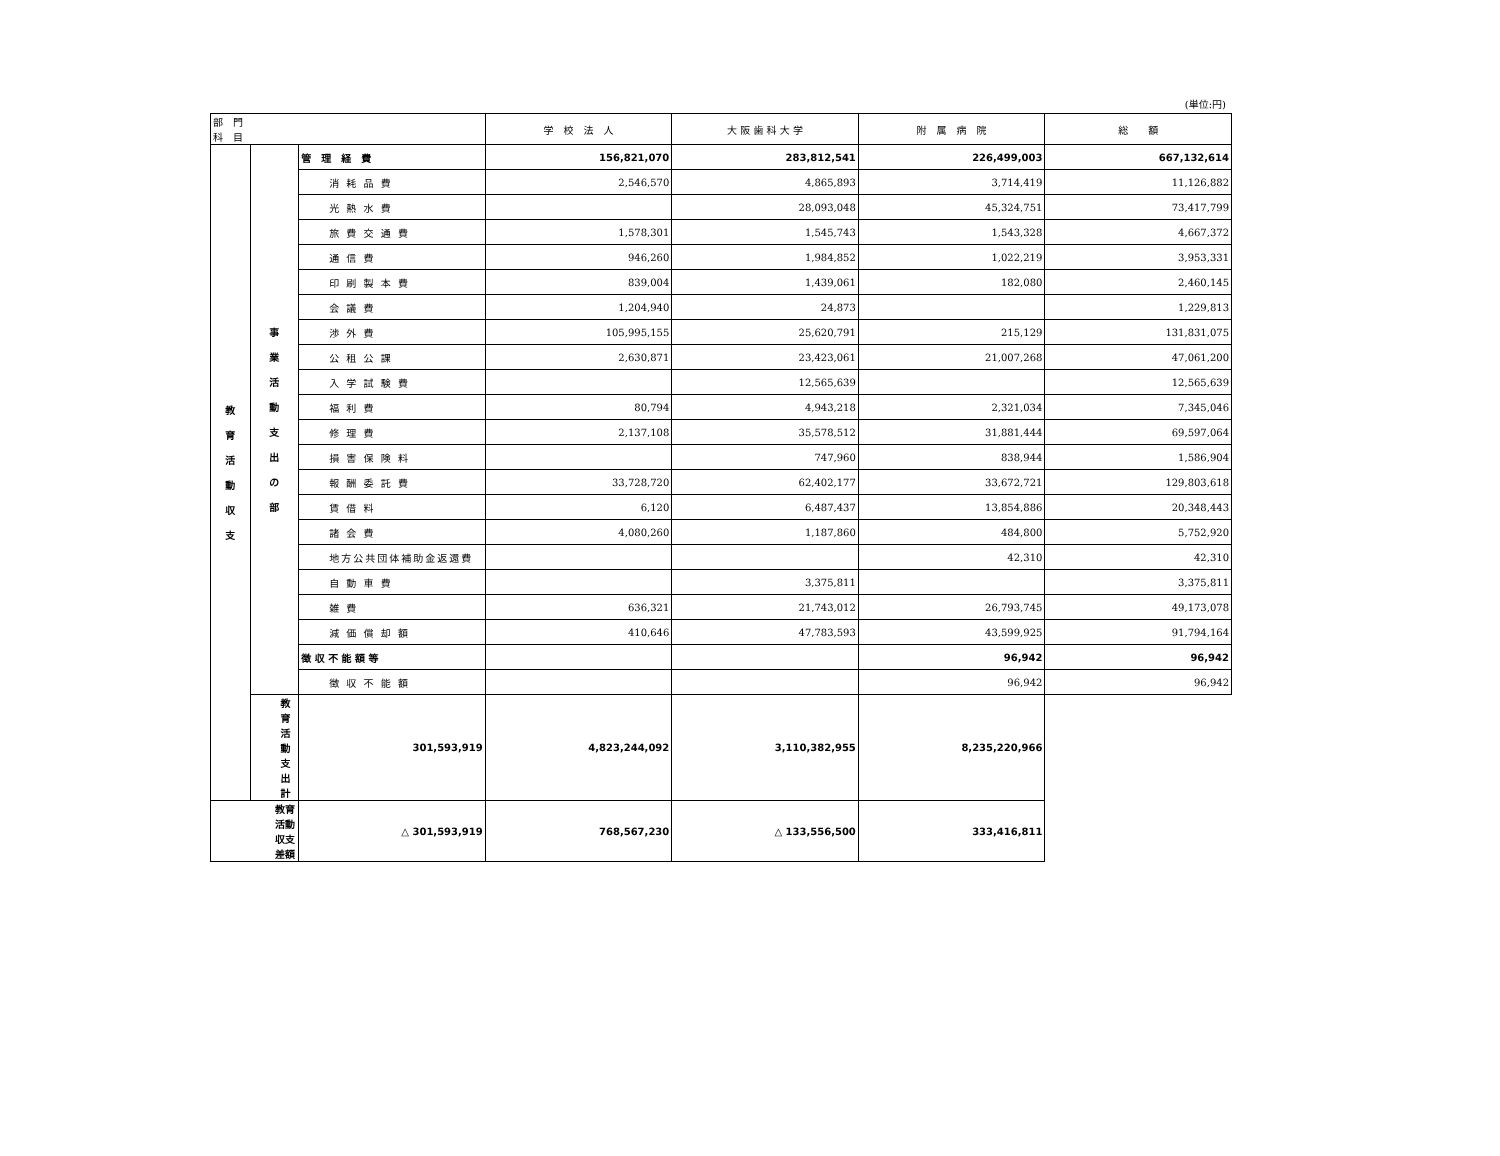(単位:円)
| 部 門 科 目 | | | 学 校 法 人 | 大 阪 歯 科 大 学 | 附 属 病 院 | 総 額 |
| --- | --- | --- | --- | --- | --- | --- |
| 教 育 活 動 収 支 | 事 業 活 動 支 出 の 部 | 管 理 経 費 | 156,821,070 | 283,812,541 | 226,499,003 | 667,132,614 |
| | | 消 耗 品 費 | 2,546,570 | 4,865,893 | 3,714,419 | 11,126,882 |
| | | 光 熱 水 費 | | 28,093,048 | 45,324,751 | 73,417,799 |
| | | 旅 費 交 通 費 | 1,578,301 | 1,545,743 | 1,543,328 | 4,667,372 |
| | | 通 信 費 | 946,260 | 1,984,852 | 1,022,219 | 3,953,331 |
| | | 印 刷 製 本 費 | 839,004 | 1,439,061 | 182,080 | 2,460,145 |
| | | 会 議 費 | 1,204,940 | 24,873 | | 1,229,813 |
| | | 渉 外 費 | 105,995,155 | 25,620,791 | 215,129 | 131,831,075 |
| | | 公 租 公 課 | 2,630,871 | 23,423,061 | 21,007,268 | 47,061,200 |
| | | 入 学 試 験 費 | | 12,565,639 | | 12,565,639 |
| | | 福 利 費 | 80,794 | 4,943,218 | 2,321,034 | 7,345,046 |
| | | 修 理 費 | 2,137,108 | 35,578,512 | 31,881,444 | 69,597,064 |
| | | 損 害 保 険 料 | | 747,960 | 838,944 | 1,586,904 |
| | | 報 酬 委 託 費 | 33,728,720 | 62,402,177 | 33,672,721 | 129,803,618 |
| | | 賃 借 料 | 6,120 | 6,487,437 | 13,854,886 | 20,348,443 |
| | | 諸 会 費 | 4,080,260 | 1,187,860 | 484,800 | 5,752,920 |
| | | 地方公共団体補助金返還費 | | | 42,310 | 42,310 |
| | | 自 動 車 費 | | 3,375,811 | | 3,375,811 |
| | | 雑 費 | 636,321 | 21,743,012 | 26,793,745 | 49,173,078 |
| | | 減 価 償 却 額 | 410,646 | 47,783,593 | 43,599,925 | 91,794,164 |
| | | 徴 収 不 能 額 等 | | | 96,942 | 96,942 |
| | | 徴 収 不 能 額 | | | 96,942 | 96,942 |
| | 教育活動支出計 | 301,593,919 | 4,823,244,092 | 3,110,382,955 | 8,235,220,966 | |
| 教育活動収支差額 | | △ 301,593,919 | 768,567,230 | △ 133,556,500 | 333,416,811 | |